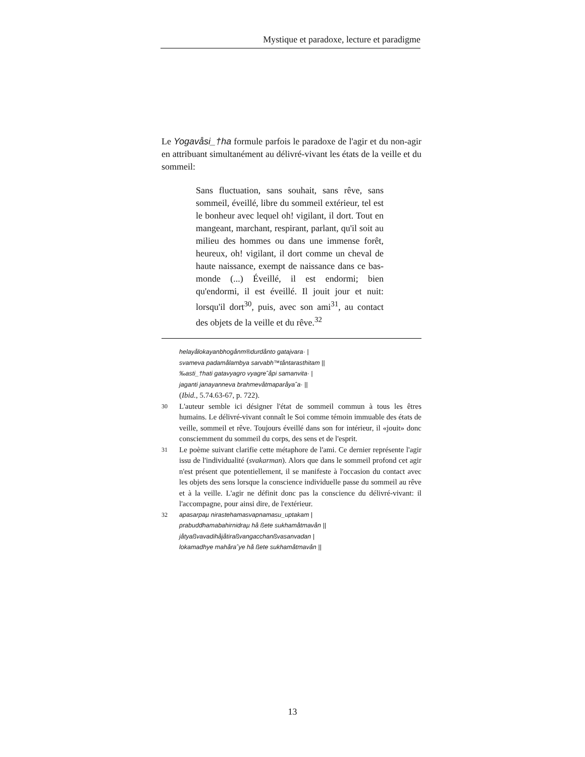Mystique et paradoxe, lecture et paradigme
Le Yogavåsi_†ha formule parfois le paradoxe de l'agir et du non-agir en attribuant simultanément au délivré-vivant les états de la veille et du sommeil:
Sans fluctuation, sans souhait, sans rêve, sans sommeil, éveillé, libre du sommeil extérieur, tel est le bonheur avec lequel oh! vigilant, il dort. Tout en mangeant, marchant, respirant, parlant, qu'il soit au milieu des hommes ou dans une immense forêt, heureux, oh! vigilant, il dort comme un cheval de haute naissance, exempt de naissance dans ce bas-monde (...) Éveillé, il est endormi; bien qu'endormi, il est éveillé. Il jouit jour et nuit: lorsqu'il dort<sup>30</sup>, puis, avec son ami<sup>31</sup>, au contact des objets de la veille et du rêve.<sup>32</sup>
helayålokayanbhogånm®durdånto gatajvara· |
svameva padamålambya sarvabh™tåntarasthitam ||
‰asti_†hati gatavyagro vyagreˆåpi samanvita· |
jaganti janayanneva brahmevåtmaparåyaˆa· ||
(Ibid., 5.74.63-67, p. 722).
30 L'auteur semble ici désigner l'état de sommeil commun à tous les êtres humains. Le délivré-vivant connaît le Soi comme témoin immuable des états de veille, sommeil et rêve. Toujours éveillé dans son for intérieur, il «jouit» donc consciemment du sommeil du corps, des sens et de l'esprit.
31 Le poème suivant clarifie cette métaphore de l'ami. Ce dernier représente l'agir issu de l'individualité (svakarman). Alors que dans le sommeil profond cet agir n'est présent que potentiellement, il se manifeste à l'occasion du contact avec les objets des sens lorsque la conscience individuelle passe du sommeil au rêve et à la veille. L'agir ne définit donc pas la conscience du délivré-vivant: il l'accompagne, pour ainsi dire, de l'extérieur.
32 apasarpaµ nirastehamasvapnamasu_uptakam |
prabuddhamabahirnidraµ hå ßete sukhamåtmavån ||
jåtyaßvavadihåjåtiraßvangacchanßvasanvadan |
lokamadhye mahåraˆye hå ßete sukhamåtmavån ||
13